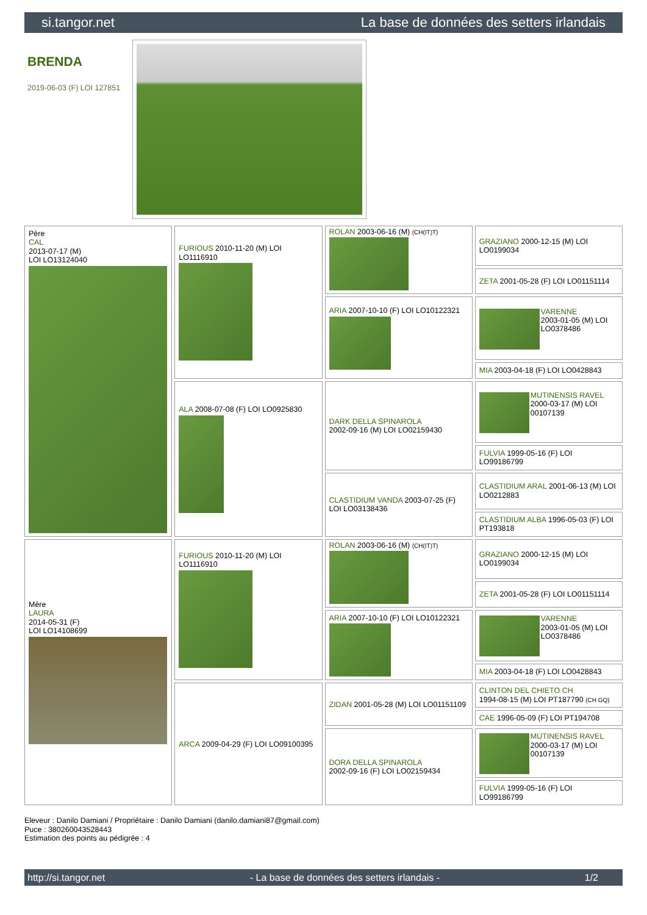si.tangor.net La base de données des setters irlandais
BRENDA
2019-06-03 (F) LOI 127851
| Père CAL 2013-07-17 (M) LOI LO13124040 | FURIOUS 2010-11-20 (M) LOI LO1116910 | ROLAN 2003-06-16 (M) (CH(IT)T) | GRAZIANO 2000-12-15 (M) LOI LO0199034 |
| | | | ZETA 2001-05-28 (F) LOI LO01151114 |
| | | ARIA 2007-10-10 (F) LOI LO10122321 | VARENNE 2003-01-05 (M) LOI LO0378486 |
| | | | MIA 2003-04-18 (F) LOI LO0428843 |
| | ALA 2008-07-08 (F) LOI LO0925830 | DARK DELLA SPINAROLA 2002-09-16 (M) LOI LO02159430 | MUTINENSIS RAVEL 2000-03-17 (M) LOI 00107139 |
| | | | FULVIA 1999-05-16 (F) LOI LO99186799 |
| | | CLASTIDIUM VANDA 2003-07-25 (F) LOI LO03138436 | CLASTIDIUM ARAL 2001-06-13 (M) LOI LO0212883 |
| | | | CLASTIDIUM ALBA 1996-05-03 (F) LOI PT193818 |
| Mère LAURA 2014-05-31 (F) LOI LO14108699 | FURIOUS 2010-11-20 (M) LOI LO1116910 | ROLAN 2003-06-16 (M) (CH(IT)T) | GRAZIANO 2000-12-15 (M) LOI LO0199034 |
| | | | ZETA 2001-05-28 (F) LOI LO01151114 |
| | | ARIA 2007-10-10 (F) LOI LO10122321 | VARENNE 2003-01-05 (M) LOI LO0378486 |
| | | | MIA 2003-04-18 (F) LOI LO0428843 |
| | ARCA 2009-04-29 (F) LOI LO09100395 | ZIDAN 2001-05-28 (M) LOI LO01151109 | CLINTON DEL CHIETO CH 1994-08-15 (M) LOI PT187790 (CH GQ) |
| | | | CAE 1996-05-09 (F) LOI PT194708 |
| | | DORA DELLA SPINAROLA 2002-09-16 (F) LOI LO02159434 | MUTINENSIS RAVEL 2000-03-17 (M) LOI 00107139 |
| | | | FULVIA 1999-05-16 (F) LOI LO99186799 |
Eleveur : Danilo Damiani / Propriétaire : Danilo Damiani (danilo.damiani87@gmail.com)
Puce : 380260043528443
Estimation des points au pédigrée : 4
http://si.tangor.net - La base de données des setters irlandais - 1/2